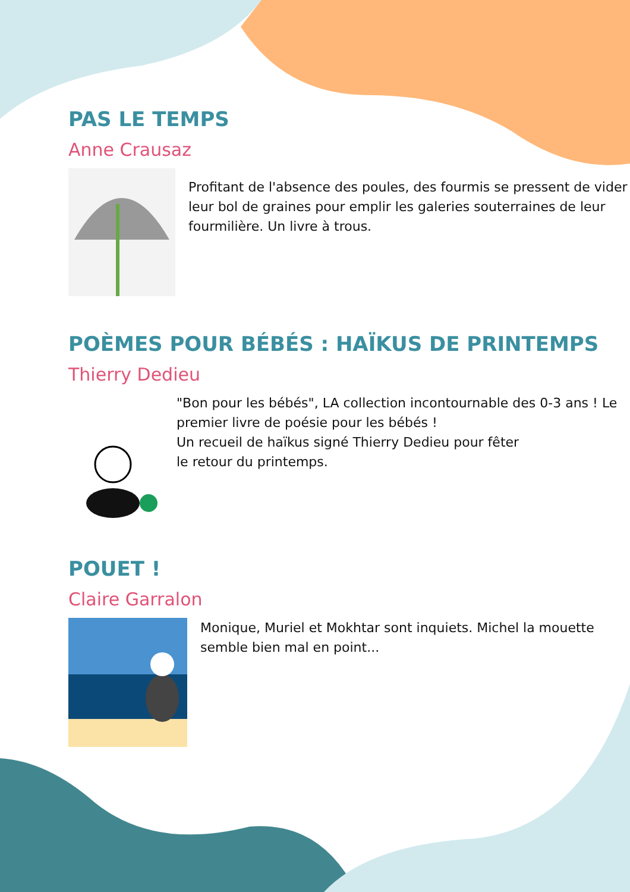PAS LE TEMPS
Anne Crausaz
Profitant de l'absence des poules, des fourmis se pressent de vider leur bol de graines pour emplir les galeries souterraines de leur fourmilière. Un livre à trous.
POÈMES POUR BÉBÉS : HAÏKUS DE PRINTEMPS
Thierry Dedieu
"Bon pour les bébés", LA collection incontournable des 0-3 ans ! Le premier livre de poésie pour les bébés !
Un recueil de haïkus signé Thierry Dedieu pour fêter
le retour du printemps.
POUET !
Claire Garralon
Monique, Muriel et Mokhtar sont inquiets. Michel la mouette semble bien mal en point...